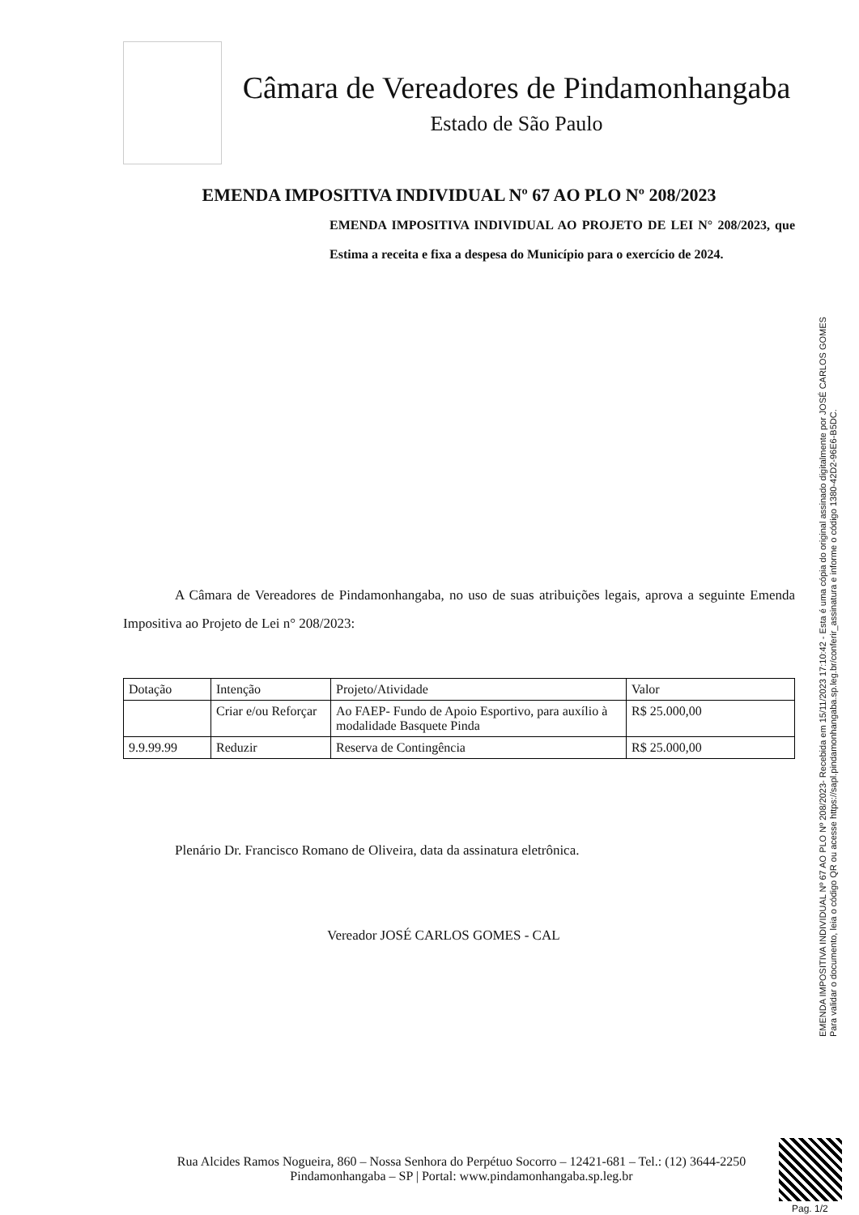Câmara de Vereadores de Pindamonhangaba
Estado de São Paulo
EMENDA IMPOSITIVA INDIVIDUAL Nº 67 AO PLO Nº 208/2023
EMENDA IMPOSITIVA INDIVIDUAL AO PROJETO DE LEI N° 208/2023, que Estima a receita e fixa a despesa do Município para o exercício de 2024.
A Câmara de Vereadores de Pindamonhangaba, no uso de suas atribuições legais, aprova a seguinte Emenda Impositiva ao Projeto de Lei n° 208/2023:
| Dotação | Intenção | Projeto/Atividade | Valor |
| | Criar e/ou Reforçar | Ao FAEP- Fundo de Apoio Esportivo, para auxílio à modalidade Basquete Pinda | R$ 25.000,00 |
| 9.9.99.99 | Reduzir | Reserva de Contingência | R$ 25.000,00 |
Plenário Dr. Francisco Romano de Oliveira, data da assinatura eletrônica.
Vereador JOSÉ CARLOS GOMES - CAL
EMENDA IMPOSITIVA INDIVIDUAL Nº 67 AO PLO Nº 208/2023- Recebida em 15/11/2023 17:10:42 - Esta é uma cópia do original assinado digitalmente por JOSÉ CARLOS GOMES
Para validar o documento, leia o código QR ou acesse https://sapl.pindamonhangaba.sp.leg.br/conferir_assinatura e informe o código 1380-42D2-96E6-B5DC.
Rua Alcides Ramos Nogueira, 860 – Nossa Senhora do Perpétuo Socorro – 12421-681 – Tel.: (12) 3644-2250
Pindamonhangaba – SP | Portal: www.pindamonhangaba.sp.leg.br
Pag. 1/2